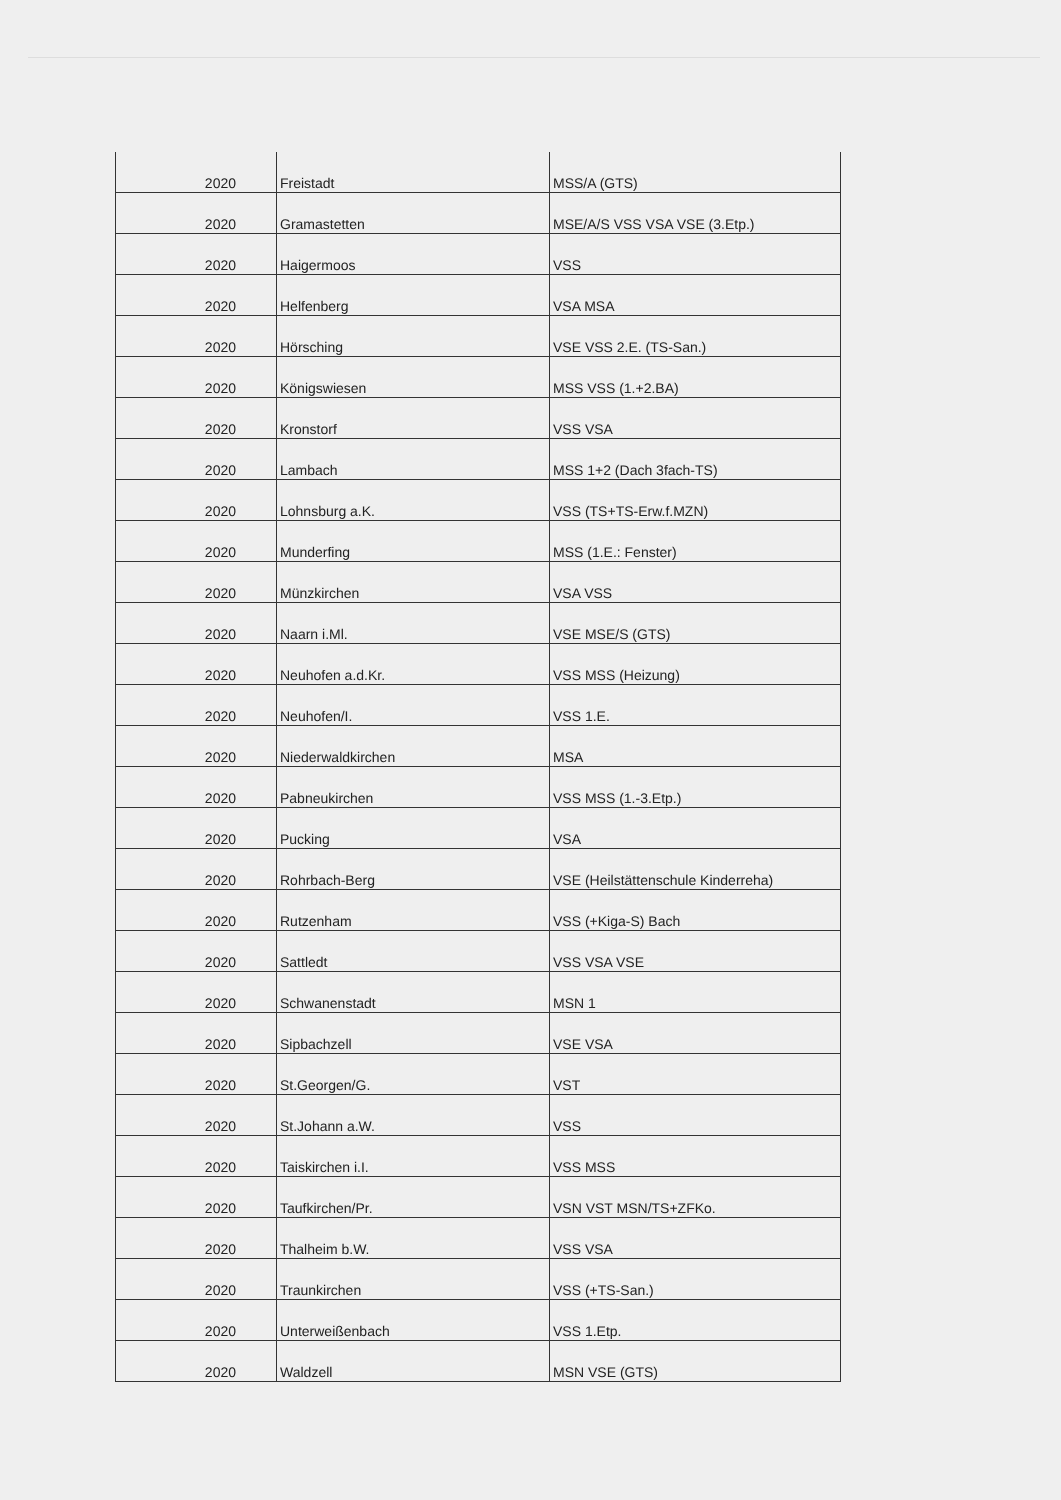| 2020 | Freistadt | MSS/A (GTS) |
| 2020 | Gramastetten | MSE/A/S VSS VSA VSE (3.Etp.) |
| 2020 | Haigermoos | VSS |
| 2020 | Helfenberg | VSA MSA |
| 2020 | Hörsching | VSE VSS 2.E. (TS-San.) |
| 2020 | Königswiesen | MSS VSS (1.+2.BA) |
| 2020 | Kronstorf | VSS VSA |
| 2020 | Lambach | MSS 1+2 (Dach 3fach-TS) |
| 2020 | Lohnsburg a.K. | VSS (TS+TS-Erw.f.MZN) |
| 2020 | Munderfing | MSS (1.E.: Fenster) |
| 2020 | Münzkirchen | VSA VSS |
| 2020 | Naarn i.Ml. | VSE MSE/S (GTS) |
| 2020 | Neuhofen a.d.Kr. | VSS MSS (Heizung) |
| 2020 | Neuhofen/I. | VSS 1.E. |
| 2020 | Niederwaldkirchen | MSA |
| 2020 | Pabneukirchen | VSS MSS (1.-3.Etp.) |
| 2020 | Pucking | VSA |
| 2020 | Rohrbach-Berg | VSE (Heilstättenschule Kinderreha) |
| 2020 | Rutzenham | VSS (+Kiga-S) Bach |
| 2020 | Sattledt | VSS VSA VSE |
| 2020 | Schwanenstadt | MSN 1 |
| 2020 | Sipbachzell | VSE VSA |
| 2020 | St.Georgen/G. | VST |
| 2020 | St.Johann a.W. | VSS |
| 2020 | Taiskirchen i.I. | VSS MSS |
| 2020 | Taufkirchen/Pr. | VSN VST MSN/TS+ZFKo. |
| 2020 | Thalheim b.W. | VSS VSA |
| 2020 | Traunkirchen | VSS (+TS-San.) |
| 2020 | Unterweißenbach | VSS 1.Etp. |
| 2020 | Waldzell | MSN VSE (GTS) |